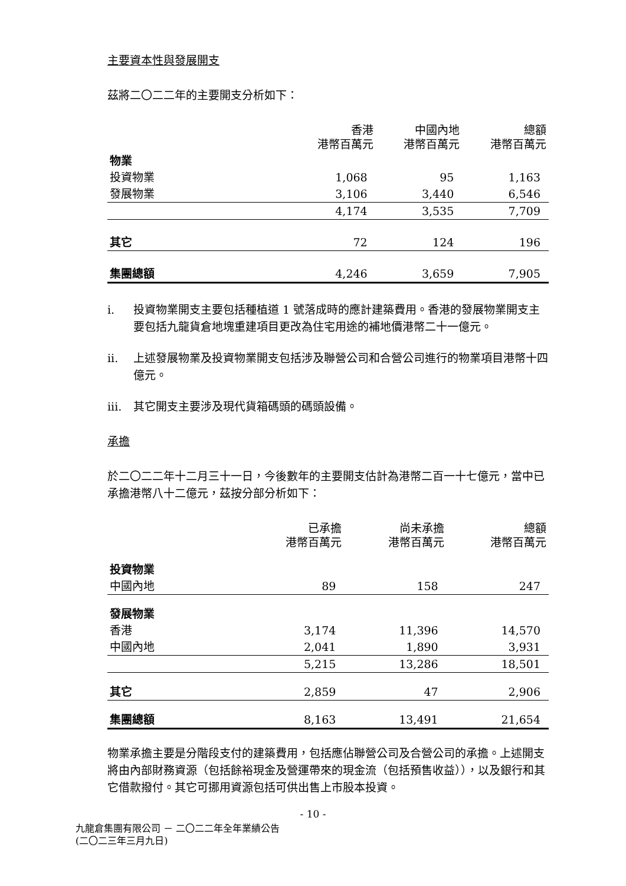主要資本性與發展開支
茲將二〇二二年的主要開支分析如下：
| | 香港 港幣百萬元 | 中國內地 港幣百萬元 | 總額 港幣百萬元 |
| --- | --- | --- | --- |
| 物業 | | | |
| 投資物業 | 1,068 | 95 | 1,163 |
| 發展物業 | 3,106 | 3,440 | 6,546 |
| | 4,174 | 3,535 | 7,709 |
| 其它 | 72 | 124 | 196 |
| 集團總額 | 4,246 | 3,659 | 7,905 |
i. 投資物業開支主要包括種植道 1 號落成時的應計建築費用。香港的發展物業開支主要包括九龍貨倉地塊重建項目更改為住宅用途的補地價港幣二十一億元。
ii. 上述發展物業及投資物業開支包括涉及聯營公司和合營公司進行的物業項目港幣十四億元。
iii. 其它開支主要涉及現代貨箱碼頭的碼頭設備。
承擔
於二〇二二年十二月三十一日，今後數年的主要開支估計為港幣二百一十七億元，當中已承擔港幣八十二億元，茲按分部分析如下：
| | 已承擔 港幣百萬元 | 尚未承擔 港幣百萬元 | 總額 港幣百萬元 |
| --- | --- | --- | --- |
| 投資物業 | | | |
| 中國內地 | 89 | 158 | 247 |
| 發展物業 | | | |
| 香港 | 3,174 | 11,396 | 14,570 |
| 中國內地 | 2,041 | 1,890 | 3,931 |
| | 5,215 | 13,286 | 18,501 |
| 其它 | 2,859 | 47 | 2,906 |
| 集團總額 | 8,163 | 13,491 | 21,654 |
物業承擔主要是分階段支付的建築費用，包括應佔聯營公司及合營公司的承擔。上述開支將由內部財務資源（包括餘裕現金及營運帶來的現金流（包括預售收益）），以及銀行和其它借款撥付。其它可挪用資源包括可供出售上市股本投資。
- 10 -
九龍倉集團有限公司 － 二〇二二年全年業績公告
(二〇二三年三月九日)